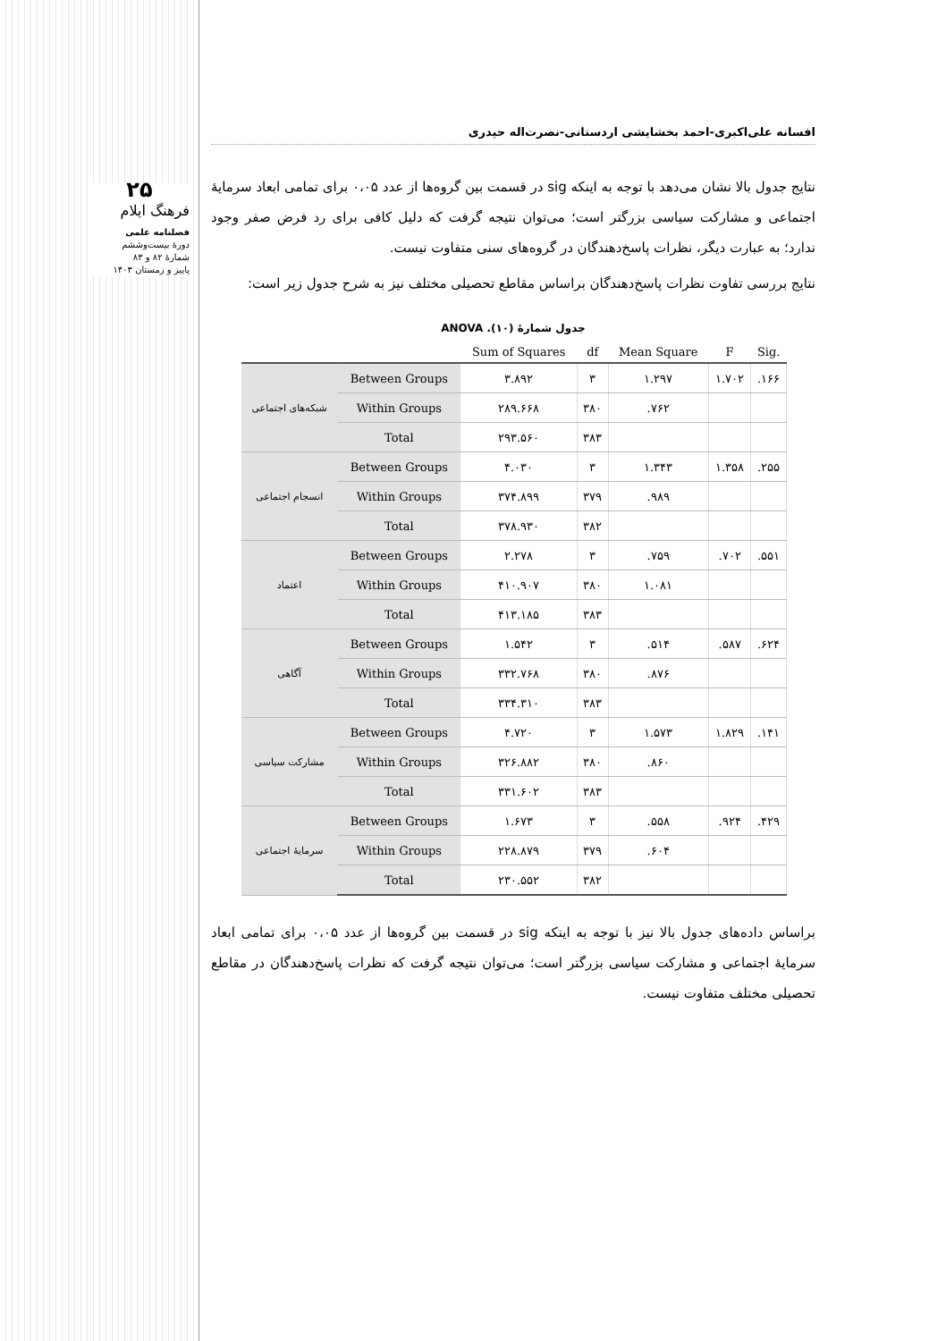۲۵
فرهنگ ایلام
فصلنامه علمی
دورهٔ بیست‌وششم
شمارهٔ ۸۲ و ۸۳
پاییز و زمستان ۱۴۰۳
افسانه علی‌اکبری-احمد بخشایشی اردستانی-نصرت‌اله حیدری
نتایج جدول بالا نشان می‌دهد با توجه به اینکه sig در قسمت بین گروه‌ها از عدد ۰،۰۵ برای تمامی ابعاد سرمایهٔ اجتماعی و مشارکت سیاسی بزرگتر است؛ می‌توان نتیجه گرفت که دلیل کافی برای رد فرض صفر وجود ندارد؛ به عبارت دیگر، نظرات پاسخ‌دهندگان در گروه‌های سنی متفاوت نیست.
نتایج بررسی تفاوت نظرات پاسخ‌دهندگان براساس مقاطع تحصیلی مختلف نیز به شرح جدول زیر است:
جدول شمارهٔ (۱۰). ANOVA
| | | Sum of Squares | df | Mean Square | F | Sig. |
| --- | --- | --- | --- | --- | --- | --- |
| شبکه‌های اجتماعی | Between Groups | ۳.۸۹۲ | ۳ | ۱.۲۹۷ | ۱.۷۰۲ | .۱۶۶ |
| | Within Groups | ۲۸۹.۶۶۸ | ۳۸۰ | .۷۶۲ | | |
| | Total | ۲۹۳.۵۶۰ | ۳۸۳ | | | |
| انسجام اجتماعی | Between Groups | ۴.۰۳۰ | ۳ | ۱.۳۴۳ | ۱.۳۵۸ | .۲۵۵ |
| | Within Groups | ۳۷۴.۸۹۹ | ۳۷۹ | .۹۸۹ | | |
| | Total | ۳۷۸.۹۳۰ | ۳۸۲ | | | |
| اعتماد | Between Groups | ۲.۲۷۸ | ۳ | .۷۵۹ | .۷۰۲ | .۵۵۱ |
| | Within Groups | ۴۱۰.۹۰۷ | ۳۸۰ | ۱.۰۸۱ | | |
| | Total | ۴۱۳.۱۸۵ | ۳۸۳ | | | |
| آگاهی | Between Groups | ۱.۵۴۲ | ۳ | .۵۱۴ | .۵۸۷ | .۶۲۴ |
| | Within Groups | ۳۳۲.۷۶۸ | ۳۸۰ | .۸۷۶ | | |
| | Total | ۳۳۴.۳۱۰ | ۳۸۳ | | | |
| مشارکت سیاسی | Between Groups | ۴.۷۲۰ | ۳ | ۱.۵۷۳ | ۱.۸۲۹ | .۱۴۱ |
| | Within Groups | ۳۲۶.۸۸۲ | ۳۸۰ | .۸۶۰ | | |
| | Total | ۳۳۱.۶۰۲ | ۳۸۳ | | | |
| سرمایهٔ اجتماعی | Between Groups | ۱.۶۷۳ | ۳ | .۵۵۸ | .۹۲۴ | .۴۲۹ |
| | Within Groups | ۲۲۸.۸۷۹ | ۳۷۹ | .۶۰۴ | | |
| | Total | ۲۳۰.۵۵۲ | ۳۸۲ | | | |
براساس داده‌های جدول بالا نیز با توجه به اینکه sig در قسمت بین گروه‌ها از عدد ۰،۰۵ برای تمامی ابعاد سرمایهٔ اجتماعی و مشارکت سیاسی بزرگتر است؛ می‌توان نتیجه گرفت که نظرات پاسخ‌دهندگان در مقاطع تحصیلی مختلف متفاوت نیست.